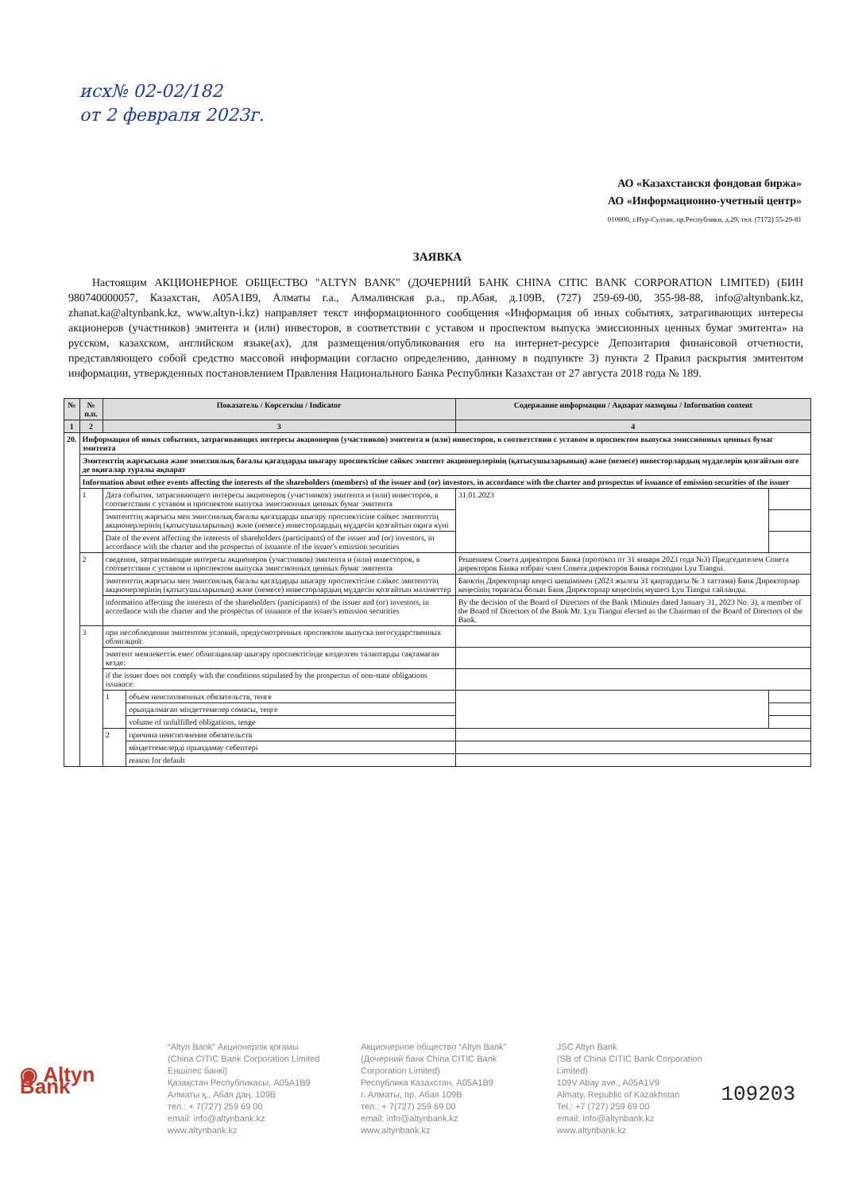исх№ 02-02/182
от 2 февраля 2023г.
АО «Казахстанскя фондовая биржа»
АО «Информационно-учетный центр»
010000, г.Нур-Султан, пр.Республики, д.29, тел. (7172) 55-29-81
ЗАЯВКА
Настоящим АКЦИОНЕРНОЕ ОБЩЕСТВО "ALTYN BANK" (ДОЧЕРНИЙ БАНК CHINA CITIC BANK CORPORATION LIMITED) (БИН 980740000057, Казахстан, A05A1B9, Алматы г.а., Алмалинская р.а., пр.Абая, д.109В, (727) 259-69-00, 355-98-88, info@altynbank.kz, zhanat.ka@altynbank.kz, www.altyn-i.kz) направляет текст информационного сообщения «Информация об иных событиях, затрагивающих интересы акционеров (участников) эмитента и (или) инвесторов, в соответствии с уставом и проспектом выпуска эмиссионных ценных бумаг эмитента» на русском, казахском, английском языке(ах), для размещения/опубликования его на интернет-ресурсе Депозитария финансовой отчетности, представляющего собой средство массовой информации согласно определению, данному в подпункте 3) пункта 2 Правил раскрытия эмитентом информации, утвержденных постановлением Правления Национального Банка Республики Казахстан от 27 августа 2018 года № 189.
| № | № п.п. | Показатель / Көрсеткіш / Indicator | | Содержание информации / Ақпарат мазмұны / Information content | |
| --- | --- | --- | --- | --- | --- |
| 1 | 2 | 3 | | 4 | |
| 20. | Информация об иных событиях, затрагивающих интересы акционеров (участников) эмитента и (или) инвесторов, в соответствии с уставом и проспектом выпуска эмиссионных ценных бумаг эмитента | | | | |
| | Эмитенттің жарғысына және эмиссиялық бағалы қағаздарды шығару проспектісіне сәйкес эмитент акционерлерінің (қатысушыларының) және (немесе) инвесторлардың мүдделерін қозғайтын өзге де оқиғалар туралы ақпарат | | | | |
| | Information about other events affecting the interests of the shareholders (members) of the issuer and (or) investors, in accordance with the charter and prospectus of issuance of emission securities of the issuer | | | | |
| | 1 | Дата события, затрагивающего интересы акционеров (участников) эмитента и (или) инвесторов, в соответствии с уставом и проспектом выпуска эмиссионных ценных бумаг эмитента | | 31.01.2023 | |
| | | эмитенттің жарғысы мен эмиссиялық бағалы қағаздарды шығару проспектісіне сәйкес эмитенттің акционерлерінің (қатысушыларының) және (немесе) инвесторлардың мүддесін қозғайтын оқиға күні | | | |
| | | Date of the event affecting the interests of shareholders (participants) of the issuer and (or) investors, in accordance with the charter and the prospectus of issuance of the issuer's emission securities | | | |
| | 2 | сведения, затрагивающие интересы акционеров (участников) эмитента и (или) инвесторов, в соответствии с уставом и проспектом выпуска эмиссионных ценных бумаг эмитента | | Решением Совета директоров Банка (протокол от 31 января 2023 года №3) Председателем Совета директоров Банка избран член Совета директоров Банка господин Lyu Tiangui. | |
| | | эмитенттің жарғысы мен эмиссиялық бағалы қағаздарды шығару проспектісіне сәйкес эмитенттің акционерлерінің (қатысушыларының) және (немесе) инвесторлардың мүддесін қозғайтын мәліметтер | | Банктің Директорлар кеңесі шешімімен (2023 жылғы 31 қаңтардағы № 3 хаттама) Банк Директорлар кеңесінің төрағасы болып Банк Директорлар кеңесінің мүшесі Lyu Tiangui сайланды. | |
| | | information affecting the interests of the shareholders (participants) of the issuer and (or) investors, in accordance with the charter and the prospectus of issuance of the issuer's emission securities | | By the decision of the Board of Directors of the Bank (Minutes dated January 31, 2023 No. 3), a member of the Board of Directors of the Bank Mr. Lyu Tiangui elected as the Chairman of the Board of Directors of the Bank. | |
| | 3 | при несоблюдении эмитентом условий, предусмотренных проспектом выпуска негосударственных облигаций: | | | |
| | | эмитент мемлекеттік емес облигациялар шығару проспектісінде көзделген талаптарды сақтамаған кезде: | | | |
| | | if the issuer does not comply with the conditions stipulated by the prospectus of non-state obligations issuance: | | | |
| | | 1 | объем неисполненных обязательств, тенге | | |
| | | | орындалмаған міндеттемелер сомасы, теңге | | |
| | | | volume of unfulfilled obligations, tenge | | |
| | | 2 | причина неисполнения обязательств | | |
| | | | міндеттемелерді орындамау себептері | | |
| | | | reason for default | | |
◉ Altyn Bank
“Altyn Bank” Акционерлік қоғамы
(China CITIC Bank Corporation Limited Еншілес банкі)
Қазақстан Республикасы, A05A1B9
Алматы қ., Абая даң. 109В
тел.: + 7(727) 259 69 00
email: info@altynbank.kz
www.altynbank.kz
Акционерное общество “Altyn Bank”
(Дочерний банк China CITIC Bank Corporation Limited)
Республика Казахстан, A05A1B9
г. Алматы, пр. Абая 109В
тел.: + 7(727) 259 69 00
email: info@altynbank.kz
www.altynbank.kz
JSC Altyn Bank
(SB of China CITIC Bank Corporation Limited)
109V Abay ave., A05A1V9
Almaty, Republic of Kazakhstan
Tel.: +7 (727) 259 69 00
email: info@altynbank.kz
www.altynbank.kz
109203